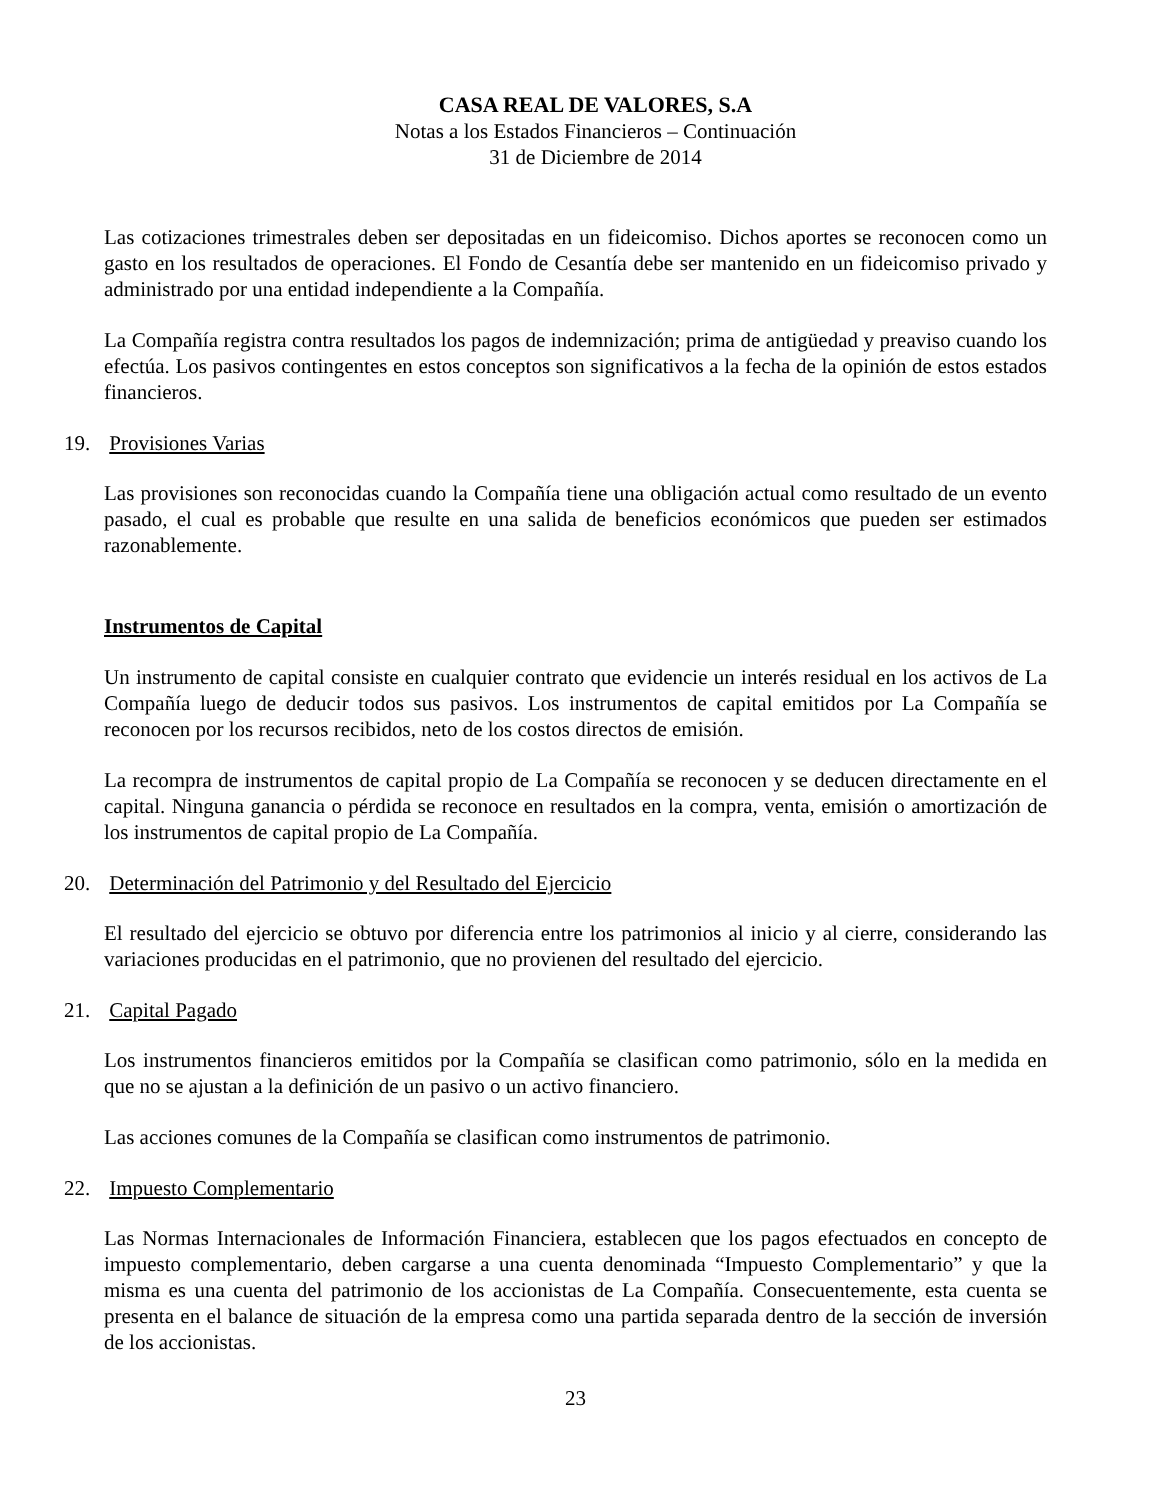CASA REAL DE VALORES, S.A
Notas a los Estados Financieros – Continuación
31 de Diciembre de 2014
Las cotizaciones trimestrales deben ser depositadas en un fideicomiso. Dichos aportes se reconocen como un gasto en los resultados de operaciones. El Fondo de Cesantía debe ser mantenido en un fideicomiso privado y administrado por una entidad independiente a la Compañía.
La Compañía registra contra resultados los pagos de indemnización; prima de antigüedad y preaviso cuando los efectúa. Los pasivos contingentes en estos conceptos son significativos a la fecha de la opinión de estos estados financieros.
19. Provisiones Varias
Las provisiones son reconocidas cuando la Compañía tiene una obligación actual como resultado de un evento pasado, el cual es probable que resulte en una salida de beneficios económicos que pueden ser estimados razonablemente.
Instrumentos de Capital
Un instrumento de capital consiste en cualquier contrato que evidencie un interés residual en los activos de La Compañía luego de deducir todos sus pasivos. Los instrumentos de capital emitidos por La Compañía se reconocen por los recursos recibidos, neto de los costos directos de emisión.
La recompra de instrumentos de capital propio de La Compañía se reconocen y se deducen directamente en el capital. Ninguna ganancia o pérdida se reconoce en resultados en la compra, venta, emisión o amortización de los instrumentos de capital propio de La Compañía.
20. Determinación del Patrimonio y del Resultado del Ejercicio
El resultado del ejercicio se obtuvo por diferencia entre los patrimonios al inicio y al cierre, considerando las variaciones producidas en el patrimonio, que no provienen del resultado del ejercicio.
21. Capital Pagado
Los instrumentos financieros emitidos por la Compañía se clasifican como patrimonio, sólo en la medida en que no se ajustan a la definición de un pasivo o un activo financiero.
Las acciones comunes de la Compañía se clasifican como instrumentos de patrimonio.
22. Impuesto Complementario
Las Normas Internacionales de Información Financiera, establecen que los pagos efectuados en concepto de impuesto complementario, deben cargarse a una cuenta denominada “Impuesto Complementario” y que la misma es una cuenta del patrimonio de los accionistas de La Compañía. Consecuentemente, esta cuenta se presenta en el balance de situación de la empresa como una partida separada dentro de la sección de inversión de los accionistas.
23